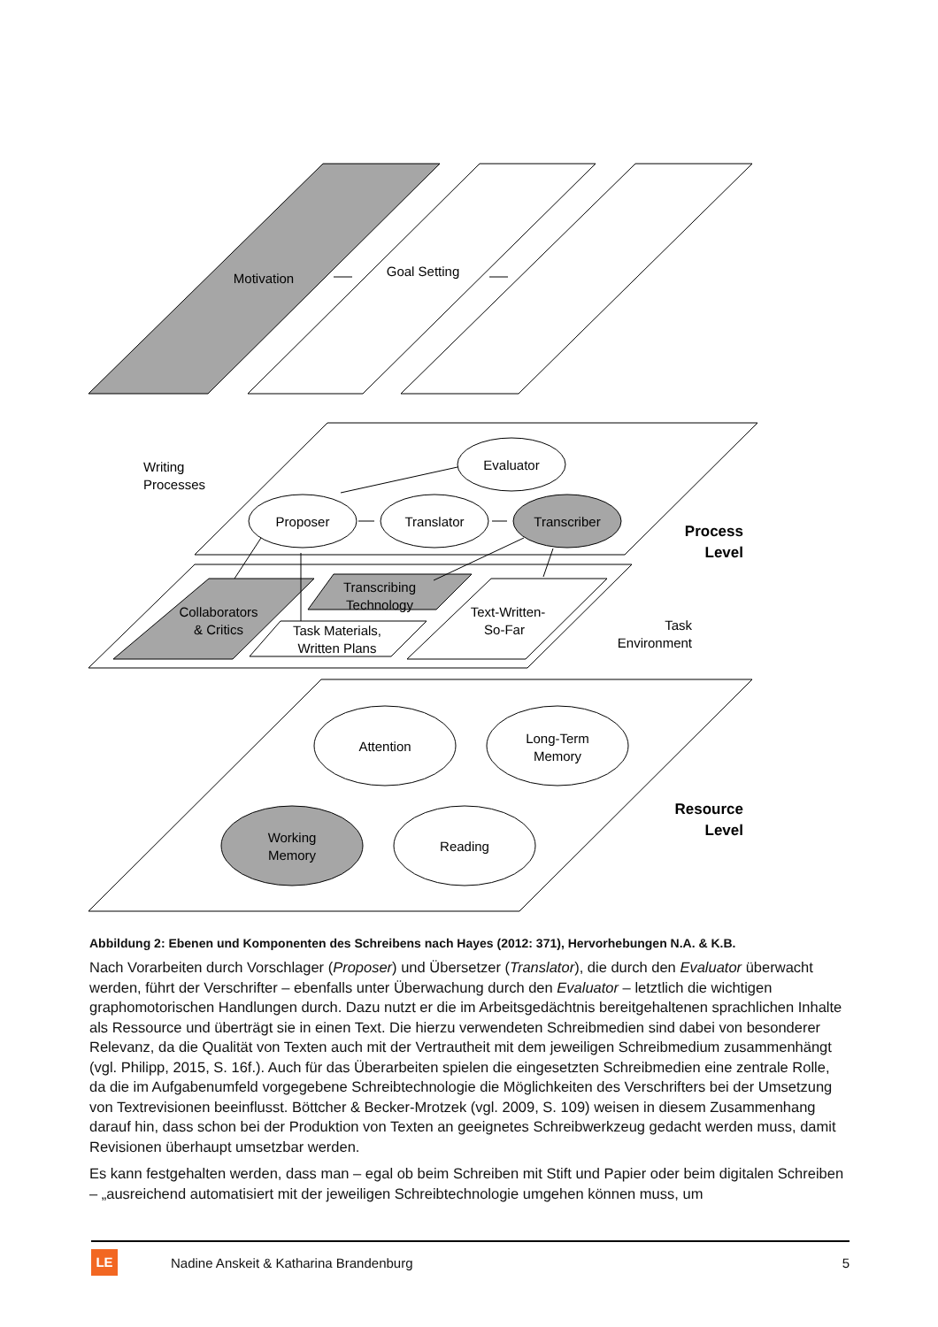Motivation
Goal Setting
Evaluator
Proposer
Translator
Transcriber
Attention
Long-Term
Memory
Working
Memory
Reading
Collaborators
& Critics
Task Materials,
Written Plans
Transcribing
Technology
Text-Written-
So-Far
Writing
Processes
Task
Environment
Process
Level
Resource
Level
Abbildung 2: Ebenen und Komponenten des Schreibens nach Hayes (2012: 371), Hervorhebungen N.A. & K.B.
Nach Vorarbeiten durch Vorschlager (Proposer) und Übersetzer (Translator), die durch den Evaluator überwacht werden, führt der Verschrifter – ebenfalls unter Überwachung durch den Evaluator – letztlich die wichtigen graphomotorischen Handlungen durch. Dazu nutzt er die im Arbeitsgedächtnis bereitgehaltenen sprachlichen Inhalte als Ressource und überträgt sie in einen Text. Die hierzu verwendeten Schreibmedien sind dabei von besonderer Relevanz, da die Qualität von Texten auch mit der Vertrautheit mit dem jeweiligen Schreibmedium zusammenhängt (vgl. Philipp, 2015, S. 16f.). Auch für das Überarbeiten spielen die eingesetzten Schreibmedien eine zentrale Rolle, da die im Aufgabenumfeld vorgegebene Schreibtechnologie die Möglichkeiten des Verschrifters bei der Umsetzung von Textrevisionen beeinflusst. Böttcher & Becker-Mrotzek (vgl. 2009, S. 109) weisen in diesem Zusammenhang darauf hin, dass schon bei der Produktion von Texten an geeignetes Schreibwerkzeug gedacht werden muss, damit Revisionen überhaupt umsetzbar werden.
Es kann festgehalten werden, dass man – egal ob beim Schreiben mit Stift und Papier oder beim digitalen Schreiben – „ausreichend automatisiert mit der jeweiligen Schreibtechnologie umgehen können muss, um
LE
Nadine Anskeit & Katharina Brandenburg 5